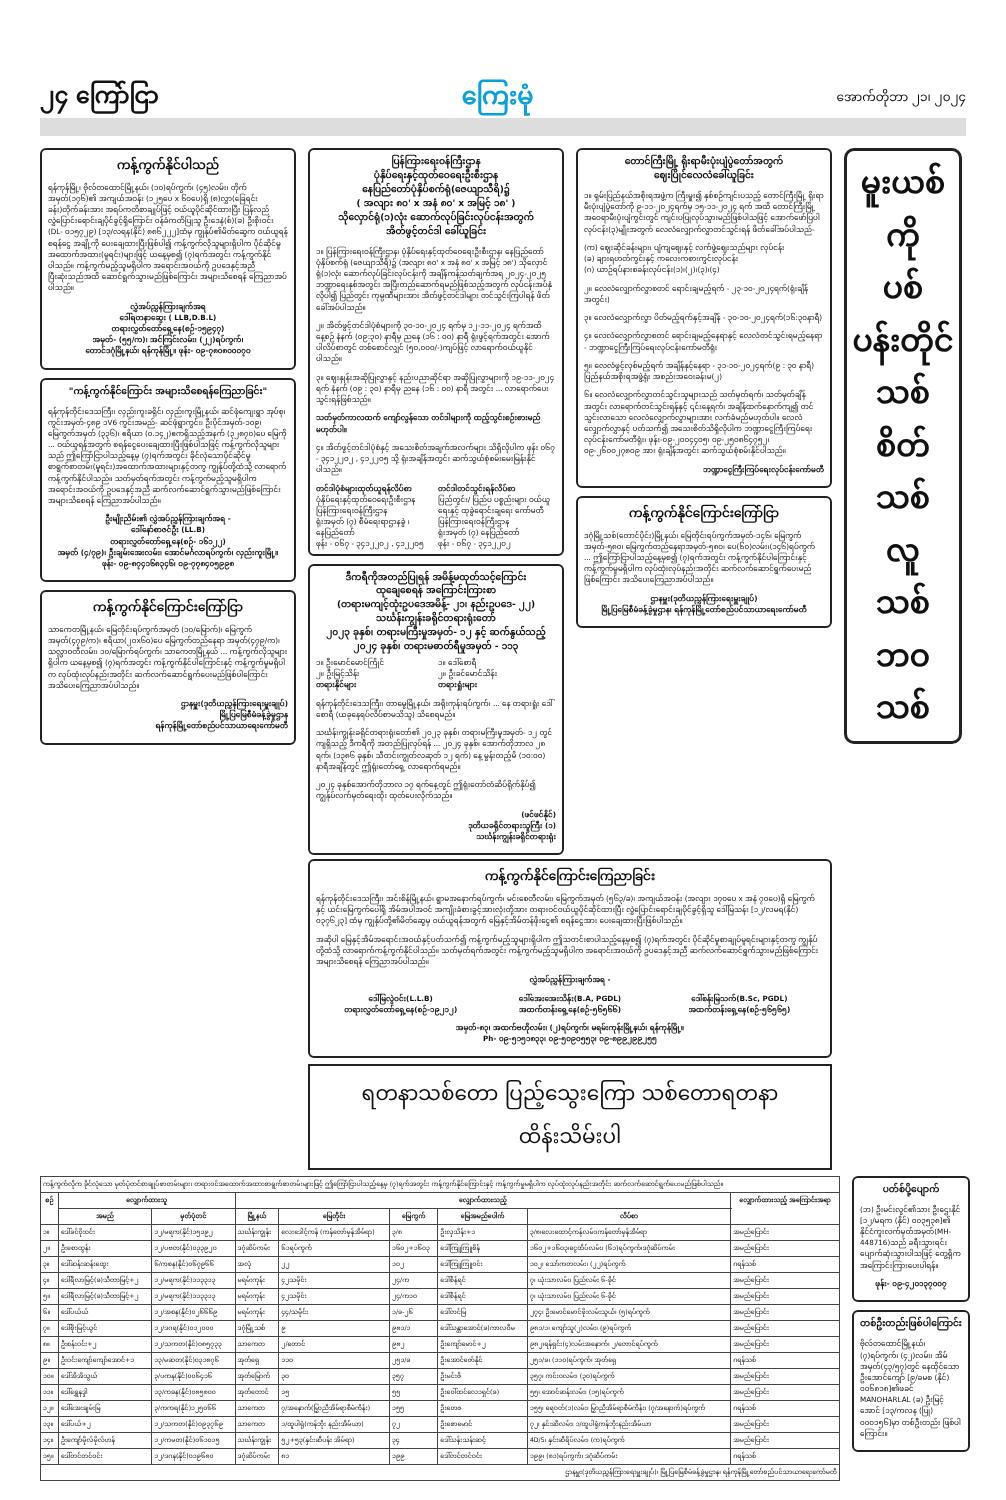၂၄ ကြော်ငြာ ကြေးမုံ အောက်တိုဘာ ၂၁၊ ၂၀၂၄
ကန့်ကွက်နိုင်ပါသည်
ရန်ကုန်မြို့၊ ဗိုလ်တထောင်မြို့နယ်၊ (၁၀)ရပ်ကွက်၊ (၄၅)လမ်း၊ တိုက်အမှတ်(၁၇၆)၏ အကျယ်အဝန်း (၁၂၅ပေ x ၆၀ပေ)ရှိ (၈)လွှာ(ခြေရင်းခန်း)တိုက်ခန်းအား အရပ်ကတိစာချုပ်ဖြင့် ဝယ်ယူပိုင်ဆိုင်ထားပြီး ပြန်လည်လွှဲပြောင်းရောင်းချပိုင်ခွင့်ရှိကြောင်း ဝန်ခံကတိပြုသူ ဦးဒေနဲ(စ်)(ခ) ဦးစိုးဝင်း (DL- ၀၁၅၇၂၉) [၁၃/လရန(နိုင်) ၈၈၆၂၂၂]ထံမှ ကျွန်ုပ်၏မိတ်ဆွေက ဝယ်ယူရန် စရန်ငွေ အချို့ကို ပေးချေထားပြီးဖြစ်ပါ၍ ကန့်ကွက်လိုသူများရှိပါက ပိုင်ဆိုင်မှုအထောက်အထား(မူရင်း)များဖြင့် ယနေ့မှစ၍ (၇)ရက်အတွင်း ကန့်ကွက်နိုင်ပါသည်။ ကန့်ကွက်မည့်သူမရှိပါက အရောင်းအဝယ်ကို ဥပဒေနှင့်အညီ ပြီးဆုံးသည်အထိ ဆောင်ရွက်သွားမည်ဖြစ်ကြောင်း အများသိစေရန် ကြေညာအပ်ပါသည်။
လွှဲအပ်ညွှန်ကြားချက်အရ
ဒေါ်ရတနာဆွေး ( LLB,D.B.L)
တရားလွှတ်တော်ရှေ့နေ(စဉ်-၁၅၉၄၇)
အမှတ်- (၅၅/က)၊ အင်ကြင်းလမ်း၊ (၂၂)ရပ်ကွက်၊
တောင်ဒဂုံမြို့နယ်၊ ရန်ကုန်မြို့။ ဖုန်း- ၀၉-၇၈၀၈၀၀၀၇၀
"ကန့်ကွက်နိုင်ကြောင်း အများသိစေရန်ကြေညာခြင်း"
ရန်ကုန်တိုင်းဒေသကြီး၊ လှည်းကူးခရိုင်၊ လှည်းကူးမြို့နယ်၊ ဆင်ဖုံကျေးရွာ အုပ်စု၊ ကွင်းအမှတ်-၄၈၉ ၁V6 ကွင်းအမည်- ဆင်ဖုံရွာကွင်း၊ ဦးပိုင်အမှတ်-၁၀၉၊ မြေကွက်အမှတ် (၃၃၆)၊ ဧရိယာ (၀.၁၄၂)ဧကရှိသည့်အနက် (၃၂၈၇၀)ပေ မြေကို ... ဝယ်ယူရန်အတွက် စရန်ငွေပေးချေထားပြီးဖြစ်ပါသဖြင့် ကန့်ကွက်လိုသူများသည် ဤကြော်ငြာပါသည့်နေ့မှ (၇)ရက်အတွင်း ခိုင်လုံသောပိုင်ဆိုင်မှုစာရွက်စာတမ်း(မူရင်း)အထောက်အထားများနှင့်တကွ ကျွန်ုပ်တို့ထံသို့ လာရောက်ကန့်ကွက်နိုင်ပါသည်။ သတ်မှတ်ရက်အတွင်း ကန့်ကွက်မည့်သူမရှိပါက အရောင်းအဝယ်ကို ဥပဒေနှင့်အညီ ဆက်လက်ဆောင်ရွက်သွားမည်ဖြစ်ကြောင်း အများသိစေရန် ကြေညာအပ်ပါသည်။
ဦးမျိုးညိမ်း၏ လွှဲအပ်ညွှန်ကြားချက်အရ -
ဒေါ်နော်စာဇင်ဦး (LL.B)
တရားလွှတ်တော်ရှေ့နေ(စဉ်- ၁၆၁၂၂)
အမှတ် (၄/၇၉)၊ ဦးချမ်းအေးလမ်း၊ အောင်မင်္ဂလာရပ်ကွက်၊ လှည်းကူးမြို့။
ဖုန်း- ၀၉-၈၇၄၁၆၈၃၄၆၊ ၀၉-၇၇၈၄၀၅၉၉၈
ကန့်ကွက်နိုင်ကြောင်းကြော်ငြာ
သာကေတမြို့နယ်၊ မြေတိုင်းရပ်ကွက်အမှတ် (၁၀/မြောက်)၊ မြေကွက်အမှတ်(၄၇၉/က)၊ ဧရိယာ(၂၀x၆၀)ပေ မြေကွက်တည်နေရာ အမှတ်(၄၇၉/က)၊ သလ္လာဝတီလမ်း၊ ၁၀/မြောက်ရပ်ကွက်၊ သာကေတမြို့နယ် ... ကန့်ကွက်လိုသူများရှိပါက ယနေ့မှစ၍ (၇)ရက်အတွင်း ကန့်ကွက်နိုင်ပါကြောင်းနှင့် ကန့်ကွက်မှုမရှိပါက လုပ်ထုံးလုပ်နည်းအတိုင်း ဆက်လက်ဆောင်ရွက်ပေးမည်ဖြစ်ပါကြောင်း အသိပေးကြေညာအပ်ပါသည်။
ဌာနမှူး(ဒုတိယညွှန်ကြားရေးမှူးချုပ်)
မြို့ပြမြေစီမံခန့်ခွဲမှုဌာန
ရန်ကုန်မြို့တော်စည်ပင်သာယာရေးကော်မတီ
ပြန်ကြားရေးဝန်ကြီးဌာန
ပုံနှိပ်ရေးနှင့်ထုတ်ဝေရေးဦးစီးဌာန
နေပြည်တော်ပုံနှိပ်စက်ရုံ(ဇေယျာသီရိ)၌
( အလျား ၈၀' x အနံ ၈၀' x အမြင့် ၁၈' )
သိုလှောင်ရုံ(၁)လုံး ဆောက်လုပ်ခြင်းလုပ်ငန်းအတွက်
အိတ်ဖွင့်တင်ဒါ ခေါ်ယူခြင်း
၁။ ပြန်ကြားရေးဝန်ကြီးဌာန၊ ပုံနှိပ်ရေးနှင့်ထုတ်ဝေရေးဦးစီးဌာန၊ နေပြည်တော်ပုံနှိပ်စက်ရုံ (ဇေယျာသီရိ)၌ (အလျား ၈၀' x အနံ ၈၀' x အမြင့် ၁၈') သိုလှောင်ရုံ(၁)လုံး ဆောက်လုပ်ခြင်းလုပ်ငန်းကို အချိန်ကန့်သတ်ချက်အရ ၂၀၂၄-၂၀၂၅ ဘဏ္ဍာရေးနှစ်အတွင်း အပြီးတည်ဆောက်ရမည်ဖြစ်သည့်အတွက် လုပ်ငန်းအပ်နှံလိုပါ၍ ပြည်တွင်း ကုမ္ပဏီများအား အိတ်ဖွင့်တင်ဒါများ တင်သွင်းကြပါရန် ဖိတ်ခေါ်အပ်ပါသည်။
၂။ အိတ်ဖွင့်တင်ဒါပုံစံများကို ၃၀-၁၀-၂၀၂၄ ရက်မှ ၁၂-၁၁-၂၀၂၄ ရက်အထိ နေ့စဉ် နံနက် (၀၉:၃၀) နာရီမှ ညနေ (၁၆ : ၀၀) နာရီ ရုံးဖွင့်ရက်အတွင်း အောက်ပါလိပ်စာတွင် တစ်စောင်လျှင် (၅၀,၀၀၀/-)ကျပ်ဖြင့် လာရောက်ဝယ်ယူနိုင်ပါသည်။
၃။ ဈေးနှုန်းအဆိုပြုလွှာနှင့် နည်းပညာဆိုင်ရာ အဆိုပြုလွှာများကို ၁၉-၁၁-၂၀၂၄ ရက် နံနက် (၀၉ : ၃၀) နာရီမှ ညနေ (၁၆ : ၀၀) နာရီ အတွင်း ... လာရောက်ပေးသွင်းရန်ဖြစ်သည်။
သတ်မှတ်ကာလထက် ကျော်လွန်သော တင်ဒါများကို ထည့်သွင်းစဉ်းစားမည်မဟုတ်ပါ။
၄။ အိတ်ဖွင့်တင်ဒါပုံစံနှင့် အသေးစိတ်အချက်အလက်များ သိရှိလိုပါက ဖုန်း ၀၆၇ - ၃၄၁၂၂၀၂ , ၄၁၂၂၀၅ သို့ ရုံးအချိန်အတွင်း ဆက်သွယ်စုံစမ်းမေးမြန်းနိုင်ပါသည်။
တင်ဒါပုံစံများထုတ်ယူရန်လိပ်စာ
ပုံနှိပ်ရေးနှင့်ထုတ်ဝေရေးဦးစီးဌာန
ပြန်ကြားရေးဝန်ကြီးဌာန
ရုံးအမှတ် (၇) စီမံရေးရာဌာနခွဲ ၊
နေပြည်တော်
ဖုန်း - ၀၆၇ - ၃၄၁၂၂၀၂ , ၄၁၂၂၀၅
တင်ဒါတင်သွင်းရန်လိပ်စာ
ပြည်တွင်း/ ပြည်ပ ပစ္စည်းများ ဝယ်ယူရေးနှင့် ထုခွဲရောင်းချရေး ကော်မတီ
ပြန်ကြားရေးဝန်ကြီးဌာန
ရုံးအမှတ် (၇) နေပြည်တော်
ဖုန်း - ၀၆၇ - ၃၄၁၂၂၀၂
ဒီကရီကိုအတည်ပြုရန် အမိန့်မထုတ်သင့်ကြောင်း
ထုချေစေရန် အကြောင်းကြားစာ
(တရားမကျင့်ထုံးဥပဒေအမိန့်- ၂၁၊ နည်းဥပဒေ- ၂၂)
သင်္ဃန်းကျွန်းခရိုင်တရားရုံးတော်
၂၀၂၃ ခုနှစ်၊ တရားမကြီးမှုအမှတ်- ၁၂ နှင့် ဆက်နွယ်သည့်
၂၀၂၄ ခုနှစ်၊ တရားမဓာတ်ရီမှုအမှတ် - ၁၁၃
၁။ ဦးမောင်မောင်ကြိုင်
၂။ ဦးမြင့်သိန်း
တရားနိုင်များ
၁။ ဒေါ်စောရီ
၂။ ဦးခင်မောင်သိန်း
တရားရှုံးများ
ရန်ကုန်တိုင်းဒေသကြီး၊ တာမွေမြို့နယ်၊ အရိုးကုန်းရပ်ကွက်၊ ... နေ တရားရှုံး ဒေါ်စောရီ (ယခုနေရပ်လိပ်စာမသိသူ) သိစေရမည်။
သင်္ဃန်းကျွန်းခရိုင်တရားရုံးတော်၏ ၂၀၂၃ ခုနှစ်၊ တရားမကြီးမှုအမှတ်- ၁၂ တွင် ကျရှိသည့် ဒီကရီကို အတည်ပြုလုပ်ရန် ... ၂၀၂၄ ခုနှစ်၊ အောက်တိုဘာလ ၂၈ ရက်၊ (၁၃၈၆ ခုနှစ်၊ သီတင်းကျွတ်လဆုတ် ၁၂ ရက်) နေ့ မွန်းတည့်မိ (၁၀:၀၀) နာရီအချိန်တွင် ဤရုံးတော်ရှေ့ လာရောက်ရမည်။
၂၀၂၄ ခုနှစ်အောက်တိုဘာလ ၁၇ ရက်နေ့တွင် ဤရုံးတော်တံဆိပ်ရိုက်နှိပ်၍ ကျွန်ုပ်လက်မှတ်ရေးထိုး ထုတ်ပေးလိုက်သည်။
(ဖင်ဖင်နိုင်)
ဒုတိယခရိုင်တရားသူကြီး (၁)
သင်္ဃန်းကျွန်းခရိုင်တရားရုံး
တောင်ကြီးမြို့ ရိုးရာမီးပုံးပျံပွဲတော်အတွက်
ဈေးပြိုင်လေလံခေါ်ယူခြင်း
၁။ ရှမ်းပြည်နယ်အစိုးရအဖွဲ့က ကြီးမှူး၍ နှစ်စဉ်ကျင်းပသည့် တောင်ကြီးမြို့ ရိုးရာမီးပုံးပျံပွဲတော်ကို ၉-၁၁-၂၀၂၄ရက်မှ ၁၅-၁၁-၂၀၂၄ ရက် အထိ တောင်ကြီးမြို့ အဝေရာမီးပုံးပျံကွင်းတွင် ကျင်းပပြုလုပ်သွားမည်ဖြစ်ပါသဖြင့် အောက်ဖော်ပြပါလုပ်ငန်း(၃)မျိုးအတွက် လေလံလျှောက်လွှာတင်သွင်းရန် ဖိတ်ခေါ်အပ်ပါသည်-
(က) ဈေးဆိုင်ခန်းများ၊ ပျံကျဈေးနှင့် လက်ဖွဲ့ဈေးသည်များ လုပ်ငန်း
(ခ) ချားရဟတ်ကွင်းနှင့် ကလေးကစားကွင်းလုပ်ငန်း
(ဂ) ယာဉ်ရပ်နားစခန်းလုပ်ငန်း(၁)၊(၂)၊(၃)၊(၄)
၂။ လေလံလျှောက်လွှာစတင် ရောင်းချမည့်ရက် - ၂၃-၁၀-၂၀၂၄ရက်(ရုံးချိန်အတွင်း)
၃။ လေလံလျှောက်လွှာ ပိတ်မည့်ရက်နှင့်အချိန် - ၃၀-၁၀-၂၀၂၄ရက်(၁၆:၃၀နာရီ)
၄။ လေလံလျှောက်လွှာစတင် ရောင်းချမည့်နေရာနှင့် လေလံတင်သွင်းရမည့်နေရာ - ဘဏ္ဍာငွေကြီးကြပ်ရေးလုပ်ငန်းကော်မတီရုံး
၅။ လေလံဖွင့်လှစ်မည့်ရက် အချိန်နှင့်နေရာ - ၃၁-၁၀-၂၀၂၄ရက်(၉ : ၃၀ နာရီ) ပြည်နယ်အစိုးရအဖွဲ့ရုံး အစည်းအဝေးခန်းမ(၂)
၆။ လေလံလျှောက်လွှာတင်သွင်းသူများသည် သတ်မှတ်ရက်၊ သတ်မှတ်ချိန်အတွင်း လာရောက်တင်သွင်းရန်နှင့် ၎င်းနေ့ရက်၊ အချိန်ထက်နောက်ကျ၍ တင်သွင်းလာသော လေလံလျှောက်လွှာများအား လက်ခံမည်မဟုတ်ပါ။ လေလံလျှောက်လွှာနှင့် ပတ်သက်၍ အသေးစိတ်သိရှိလိုပါက ဘဏ္ဍာငွေကြီးကြပ်ရေးလုပ်ငန်းကော်မတီရုံး၊ ဖုန်း-၀၉-၂၀၀၄၄၀၅၊ ၀၉-၂၅၀၈၆၄၇၅၂၊ ၀၉-၂၆၀၀၂၇၈၀၉ အား ရုံးချိန်အတွင်း ဆက်သွယ်စုံစမ်းနိုင်ပါသည်။
ဘဏ္ဍာငွေကြီးကြပ်ရေးလုပ်ငန်းကော်မတီ
ကန့်ကွက်နိုင်ကြောင်းကြော်ငြာ
ဒဂုံမြို့သစ်(တောင်ပိုင်း)မြို့နယ်၊ မြေတိုင်းရပ်ကွက်အမှတ်-၁၄၆၊ မြေကွက်အမှတ်-၅၈၀၊ မြေကွက်တည်နေရာအမှတ်-၅၈၀၊ ပေ(၆၀)လမ်း၊(၁၄၆)ရပ်ကွက် ... ဤကြော်ငြာပါသည့်နေ့မှစ၍ (၇)ရက်အတွင်း ကန့်ကွက်နိုင်ပါကြောင်းနှင့် ကန့်ကွက်မှုမရှိပါက လုပ်ထုံးလုပ်နည်းအတိုင်း ဆက်လက်ဆောင်ရွက်ပေးမည်ဖြစ်ကြောင်း အသိပေးကြေညာအပ်ပါသည်။
ဌာနမှူး(ဒုတိယညွှန်ကြားရေးမှူးချုပ်)
မြို့ပြမြေစီမံခန့်ခွဲမှုဌာန၊ ရန်ကုန်မြို့တော်စည်ပင်သာယာရေးကော်မတီ
မူးယစ်
ကို
ပစ်
ပန်းတိုင်
သစ်
စိတ်
သစ်
လူ
သစ်
ဘဝ
သစ်
ကန့်ကွက်နိုင်ကြောင်းကြေညာခြင်း
ရန်ကုန်တိုင်းဒေသကြီး၊ အင်းစိန်မြို့နယ်၊ ရွာမအနောက်ရပ်ကွက်၊ မင်းစေတီလမ်း၊ မြေကွက်အမှတ် (၅၆၃/ခ)၊ အကျယ်အဝန်း (အလျား ၁၇၀ပေ x အနံ ၇၀ပေ)ရှိ မြေကွက်နှင့် ယင်းမြေကွက်ပေါ်ရှိ အိမ်အပါအဝင် အကျိုးခံစားခွင့်အားလုံးတို့အား တရားဝင်ဝယ်ယူပိုင်ဆိုင်ထားပြီး လွှဲပြောင်းရောင်းချပိုင်ခွင့်ရှိသူ ဒေါ်မြသန်း [၁၂/လမရ(နိုင်) ၀၃၇၆၂၃] ထံမှ ကျွန်ုပ်တို့၏မိတ်ဆွေမှ ဝယ်ယူရန်အတွက် မြေနှင့်အိမ်တန်ဖိုးငွေ၏ စရန်ငွေအား ပေးချေထားပြီးဖြစ်ပါသည်။
အဆိုပါ မြေနှင့်အိမ်အရောင်းအဝယ်နှင့်ပတ်သက်၍ ကန့်ကွက်မည့်သူများရှိပါက ဤသတင်းစာပါသည့်နေ့မှစ၍ (၇)ရက်အတွင်း ပိုင်ဆိုင်မှုစာချုပ်မူရင်းများနှင့်တကွ ကျွန်ုပ်တို့ထံသို့ လာရောက်ကန့်ကွက်နိုင်ပါသည်။ သတ်မှတ်ရက်အတွင်း ကန့်ကွက်မည့်သူမရှိပါက အရောင်းအဝယ်ကို ဥပဒေနှင့်အညီ ဆက်လက်ဆောင်ရွက်သွားမည်ဖြစ်ကြောင်း အများသိစေရန် ကြေညာအပ်ပါသည်။
လွှဲအပ်ညွှန်ကြားချက်အရ -
ဒေါ်မြလွဲဝင်း(L.L.B)
တရားလွှတ်တော်ရှေ့နေ(စဉ်-၁၉၂၁၂)
ဒေါ်အေးအေးသိန်း(B.A, PGDL)
အထက်တန်းရှေ့နေ(စဉ်-၅၆၅၆၆)
ဒေါ်စန်းမြသက်(B.Sc, PGDL)
အထက်တန်းရှေ့နေ(စဉ်-၅၆၅၆၅)
အမှတ်-၈၃၊ အထက်ဗဟိုလမ်း၊ (၂)ရပ်ကွက်၊ မရမ်းကုန်းမြို့နယ်၊ ရန်ကုန်မြို့။
Ph- ၀၉-၅၁၅၁၈၃၃၊ ၀၉-၅၀၉၀၅၅၃၊ ၀၉-၈၉၉၂၉၉၂၅၅
ရတနာသစ်တော ပြည့်သွေးကြော သစ်တောရတနာ ထိန်းသိမ်းပါ
| ကန့်ကွက်လိုက ခိုင်လုံသော မှတ်ပုံတင်စာချုပ်စာတမ်းများ၊ တရားဝင်အထောက်အထားစာရွက်စာတမ်းများဖြင့် ဤကြော်ငြာပါသည့်နေ့မှ (၇)ရက်အတွင်း ကန့်ကွက်နိုင်ကြောင်းနှင့် ကန့်ကွက်မှုမရှိပါက လုပ်ထုံးလုပ်နည်းအတိုင်း ဆက်လက်ဆောင်ရွက်ပေးမည်ဖြစ်ပါသည်။ | | | | | | | | |
| စဉ် | လျှောက်ထားသူ | | လျှောက်ထားသည့် | | | | | လျှောက်ထားသည့် အကြောင်းအရာ |
| | အမည် | မှတ်ပုံတင် | မြို့နယ် | မြေတိုင်း | မြေကွက် | မြေအမည်ပေါက် | လိပ်စာ | |
| ၁။ | ဒေါ်ခင်ဝိုးဝင်း | ၁၂/မရက(နိုင်)၁၅၁၉၂ | သင်္ဃန်းကျွန်း | လေးဒေါင့်ကန် (ကန်တော်မှန်အိမ်ရာ) | ၃/၈ | ဦးလှသိန်း+၁ | ၃/၈၊လေးထောင့်ကန်လမ်း၊ကန်တော်မှန်အိမ်ရာ | အမည်ပြောင်း |
| ၂။ | ဦးစောထွန်း | ၁၂/ပဗတ(နိုင်)၀၃၃၉၂၀ | ဒဂုံဆိပ်ကမ်း | ၆၁ရပ်ကွက် | ၁၆၀၂+၁၆၀၃ | ဒေါ်ကြူကြူစိန် | ၁၆၀၂+၁၆၀၃၊ငွေထိပ်လမ်း၊ (၆၁)ရပ်ကွက်၊ဒဂုံဆိပ်ကမ်း | အမည်ပြောင်း |
| ၃။ | ဒေါ်ဆန်းဆန်းထွေး | ၆/ကစန(နိုင်)၀၆၇၉၆၆ | အလုံ | ၂၂ | ၁၀၂ | ဒေါ်ကြူကြူဝင်း | ၁၀၂၊ သော်ကတလမ်း၊ (၂၂)ရပ်ကွက် | ဂရန်သစ် |
| ၄။ | ဒေါ်ရီလာမြင့်(ခ)သီတာမြင့်+၂ | ၁၂/မရက(နိုင်)၁၁၃၃၁၃ | မရမ်းကုန်း | ၄၂သမိုင်း | ၂၄/က | ဒေါ်စိန်ရင် | ၇၊ ယုံးသာလမ်း၊ ပြည်လမ်း ၆-ခိုင် | အမည်ပြောင်း |
| ၅။ | ဒေါ်ရီလာမြင့်(ခ)သီတာမြင့်+၂ | ၁၂/မရက(နိုင်)၁၁၃၃၁၃ | မရမ်းကုန်း | ၄၂သမိုင်း | ၂၄/က၁၀ | ဒေါ်စိန်ရင် | ၇၊ ယုံးသာလမ်း၊ ပြည်လမ်း ၆-ခိုင် | အမည်ပြောင်း |
| ၆။ | ဒေါ်ပယ်ယ် | ၁၂/အစန(နိုင်)၀၂၆၆၆၉ | မရမ်းကုန်း | ၄၄/သမိုင်း | ၁/ခ-၂၆ | ဒေါ်တင်မြ | ၂၇၄၊ ဦးမောင်မောင်ဖိုးလမ်းသွယ်၊ (၅)ရပ်ကွက် | အမည်ပြောင်း |
| ၇။ | ဒေါ်စိုးမြင့်ယွင် | ၁၂/ဒဂရ(နိုင်)၀၁၂၀၀၀ | ဒဂုံမြို့သစ် | ၉ | ၉၈၁/၁ | ဒေါ်သန္တာအောင်(ခ)ကာလဝီမ | ၉၈၁/၁၊ ကျော်သူ(၂)လမ်း၊ (၉)ရပ်ကွက် | အမည်ပြောင်း |
| ၈။ | ဦးစန်းဝင်း+၂ | ၁၂/သကတ(နိုင်)၀၈၅၇၃၃ | သာကေတ | ၂/တောင် | ၉၈၂ | ဦးကျော်မောင်+၂ | ၉၈၂၊ရန်ရှင်း(၄)လမ်းအနောက်၊ ၂/တောင်ရပ်ကွက် | အမည်ပြောင်း |
| ၉။ | ဦးဝင်းကျော်ကျော်အောင်+၁ | ၁၃/မဆတ(နိုင်)၀၃၁၈၇၆ | အုတ်ရှေ | ၁၁၀ | ၂၅၁/ခ | ဦးအောင်ဇော်နိုင် | ၂၅၁/ခ၊ (၁၁၀)ရပ်ကွက်၊ အုတ်ရှေ | ဂရန်သစ် |
| ၁၀။ | ဒေါ်အိအိသွယ် | ၃/ပကန(နိုင်)၀၀၆၄၁၆ | အုတ်မြောက် | ၃၀ | ၃၅၇ | ဦးမင်းဇိ | ၃၅၇၊ ကင်းဝလမ်း၊ (၃၀)ရပ်ကွက် | အမည်ပြောင်း |
| ၁၁။ | ဒေါ်ရွှေနဒ္ဒါ | ၁၃/ကခန(နိုင်)၀၈၅၈၀၀ | အုတ်တောင် | ၁၅ | ၅၅ | ဦးဝေါ်ထင်လေ၁ရှင်(ခ) | ၅၅၊ အောင်ဆန်းလမ်း၊ (၁၅)ရပ်ကွက် | အမည်ပြောင်း |
| ၁၂။ | ဒေါ်အေးချမ်းမြ | ၃/ကကရ(နိုင်)၁၂၅၀၆၆ | သာကေတ | ၇/အနောက်(မြွှာညီအိမ်ရာစီမံကိန်း) | ၁၅၅ | ဦးတေဇ | ၁၅၅၊ ရေဝတ်(၁)လမ်း၊ မြွှာညီအိမ်ရာစီမံကိန်း၊ (၇/အနောက်)ရပ်ကွက် | ဂရန်သစ် |
| ၁၃။ | ဒေါ်ပယ်+၂ | ၁၂/သကတ(နိုင်)၀၉၃၇၆၉ | သာကေတ | ၁/ထူပါရုံ(ကန်ဘိုး နည်းအိမ်ယာ) | ၇၂ | ဦးစောမောင် | ၇၂၊ နှင်းဆီလမ်း၊ ၁/ထူပါရုံကန်ဘိုးနည်းအိမ်ယာ | အမည်ပြောင်း |
| ၁၄။ | ဦးကျော်မိုလ်မိုလ်ဟန် | ၁၂/ကမတ(နိုင်)၀၆၁၀၁၅ | သင်္ဃန်းကျွန်း | ၅၂+၅၃(နှင်းဆီပန်း အိမ်ရာ) | ၃၄ | ဒေါ်သန်းသန်းဆင့် | 4D/5၊ နှင်းဆီရိပ်လမ်း၊ (က)ရပ်ကွက် | အမည်ပြောင်း |
| ၁၅။ | ဒေါ်တင်တင်ဝင်း | ၁၂/ဒဂန(နိုင်)၀၁၉၆၈၀ | ဒဂုံဆိပ်ကမ်း | ၈၁ | ၁၉၉ | ဒေါ်တင်တင်ဝင်း | ၁၉၉၊ (၈၁)ရပ်ကွက်၊ ဒဂုံဆိပ်ကမ်း | ဂရန်သစ် |
| ဌာနမှူး(ဒုတိယညွှန်ကြားရေးမှူးချုပ်)၊ မြို့ပြမြေစီမံခန့်ခွဲမှုဌာန၊ ရန်ကုန်မြို့တော်စည်ပင်သာယာရေးကော်မတီ | | | | | | | | |
ပတ်စ်ပို့ပျောက်
(ဘ) ဦးမင်းလွင်၏သား ဦးဌေးနိုင် [၁၂/မရက (နိုင်) ၀၀၃၅၃၈]၏ နိုင်ငံကူးလက်မှတ်အမှတ်(MH-448716)သည် ခရီးသွားရင်း ပျောက်ဆုံးသွားပါသဖြင့် တွေ့ရှိက အကြောင်းကြားပေးပါရန်။
ဖုန်း- ၀၉-၄၂၀၁၃၇၀၀၇
တစ်ဦးတည်းဖြစ်ပါကြောင်း
ဗိုလ်တထောင်မြို့နယ်၊ (၇)ရပ်ကွက်၊ (၄၂)လမ်း၊ အိမ်အမှတ်(၄၃/၅၇)တွင် နေထိုင်သော ဦးအောင်ကျော် [၉/ခမစ (နိုင်) ၀၀၆၈၁၈]၏ဖခင် MANOHARLAL (ခ) ဦးမြင့်အောင် [၁၃/ကလန (ပြု) ၀၀၀၁၅၆]မှာ တစ်ဦးတည်း ဖြစ်ပါကြောင်း။